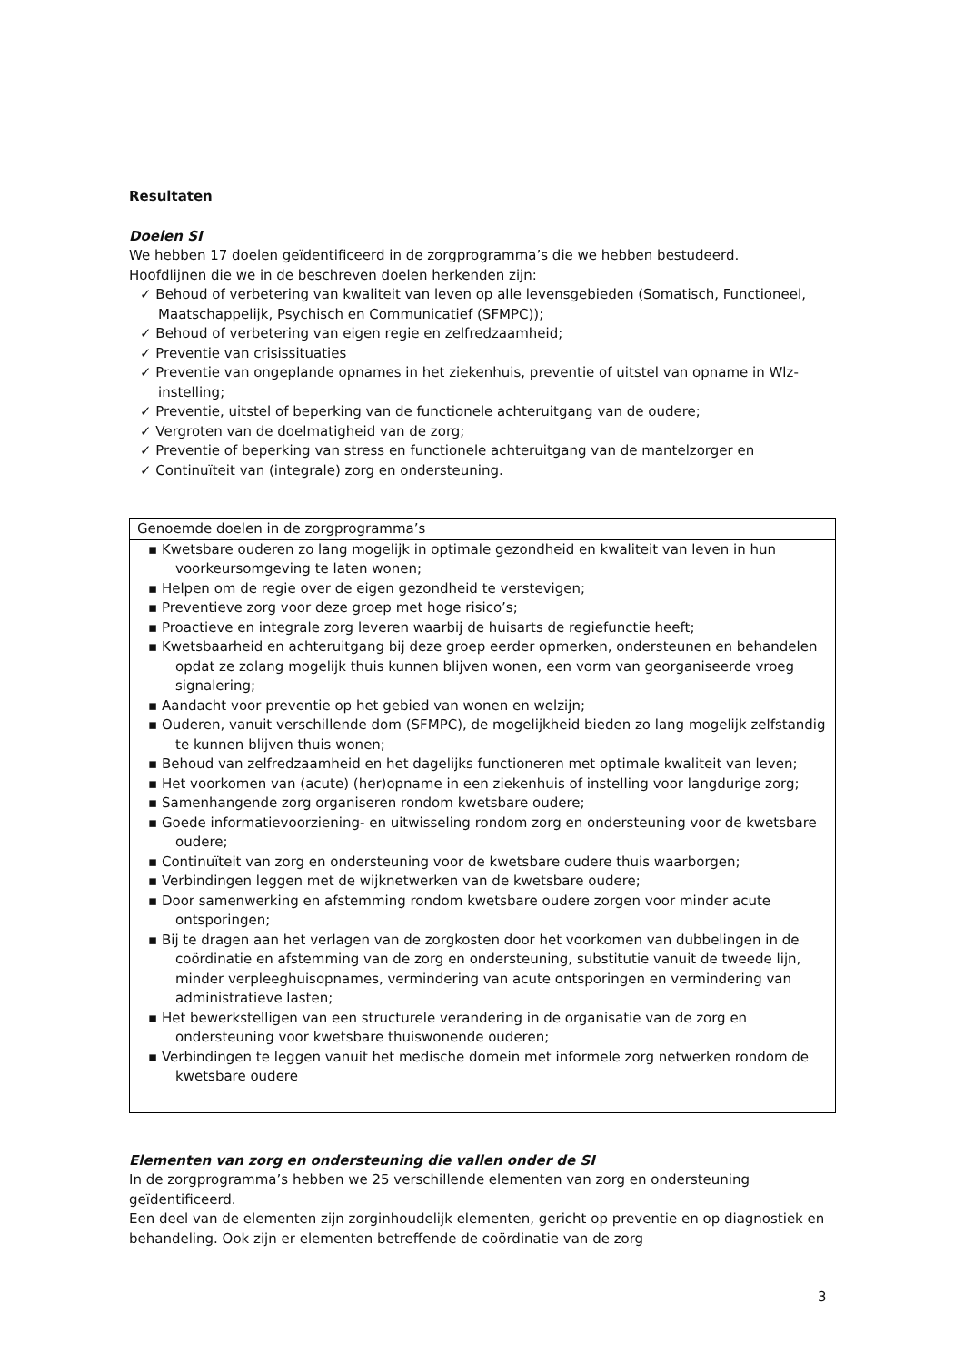Resultaten
Doelen SI
We hebben 17 doelen geïdentificeerd in de zorgprogramma’s die we hebben bestudeerd.
Hoofdlijnen die we in de beschreven doelen herkenden zijn:
✓ Behoud of verbetering van kwaliteit van leven op alle levensgebieden (Somatisch, Functioneel, Maatschappelijk, Psychisch en Communicatief (SFMPC));
✓ Behoud of verbetering van eigen regie en zelfredzaamheid;
✓ Preventie van crisissituaties
✓ Preventie van ongeplande opnames in het ziekenhuis, preventie of uitstel van opname in Wlz-instelling;
✓ Preventie, uitstel of beperking van de functionele achteruitgang van de oudere;
✓ Vergroten van de doelmatigheid van de zorg;
✓ Preventie of beperking van stress en functionele achteruitgang van de mantelzorger en
✓ Continuïteit van (integrale) zorg en ondersteuning.
| Genoemde doelen in de zorgprogramma’s |
| ▪ Kwetsbare ouderen zo lang mogelijk in optimale gezondheid en kwaliteit van leven in hun voorkeursomgeving te laten wonen; ▪ Helpen om de regie over de eigen gezondheid te verstevigen; ▪ Preventieve zorg voor deze groep met hoge risico’s; ▪ Proactieve en integrale zorg leveren waarbij de huisarts de regiefunctie heeft; ▪ Kwetsbaarheid en achteruitgang bij deze groep eerder opmerken, ondersteunen en behandelen opdat ze zolang mogelijk thuis kunnen blijven wonen, een vorm van georganiseerde vroeg signalering; ▪ Aandacht voor preventie op het gebied van wonen en welzijn; ▪ Ouderen, vanuit verschillende dom (SFMPC), de mogelijkheid bieden zo lang mogelijk zelfstandig te kunnen blijven thuis wonen; ▪ Behoud van zelfredzaamheid en het dagelijks functioneren met optimale kwaliteit van leven; ▪ Het voorkomen van (acute) (her)opname in een ziekenhuis of instelling voor langdurige zorg; ▪ Samenhangende zorg organiseren rondom kwetsbare oudere; ▪ Goede informatievoorziening- en uitwisseling rondom zorg en ondersteuning voor de kwetsbare oudere; ▪ Continuïteit van zorg en ondersteuning voor de kwetsbare oudere thuis waarborgen; ▪ Verbindingen leggen met de wijknetwerken van de kwetsbare oudere; ▪ Door samenwerking en afstemming rondom kwetsbare oudere zorgen voor minder acute ontsporingen; ▪ Bij te dragen aan het verlagen van de zorgkosten door het voorkomen van dubbelingen in de coördinatie en afstemming van de zorg en ondersteuning, substitutie vanuit de tweede lijn, minder verpleeghuisopnames, vermindering van acute ontsporingen en vermindering van administratieve lasten; ▪ Het bewerkstelligen van een structurele verandering in de organisatie van de zorg en ondersteuning voor kwetsbare thuiswonende ouderen; ▪ Verbindingen te leggen vanuit het medische domein met informele zorg netwerken rondom de kwetsbare oudere |
Elementen van zorg en ondersteuning die vallen onder de SI
In de zorgprogramma’s hebben we 25 verschillende elementen van zorg en ondersteuning geïdentificeerd.
Een deel van de elementen zijn zorginhoudelijk elementen, gericht op preventie en op diagnostiek en behandeling. Ook zijn er elementen betreffende de coördinatie van de zorg
3